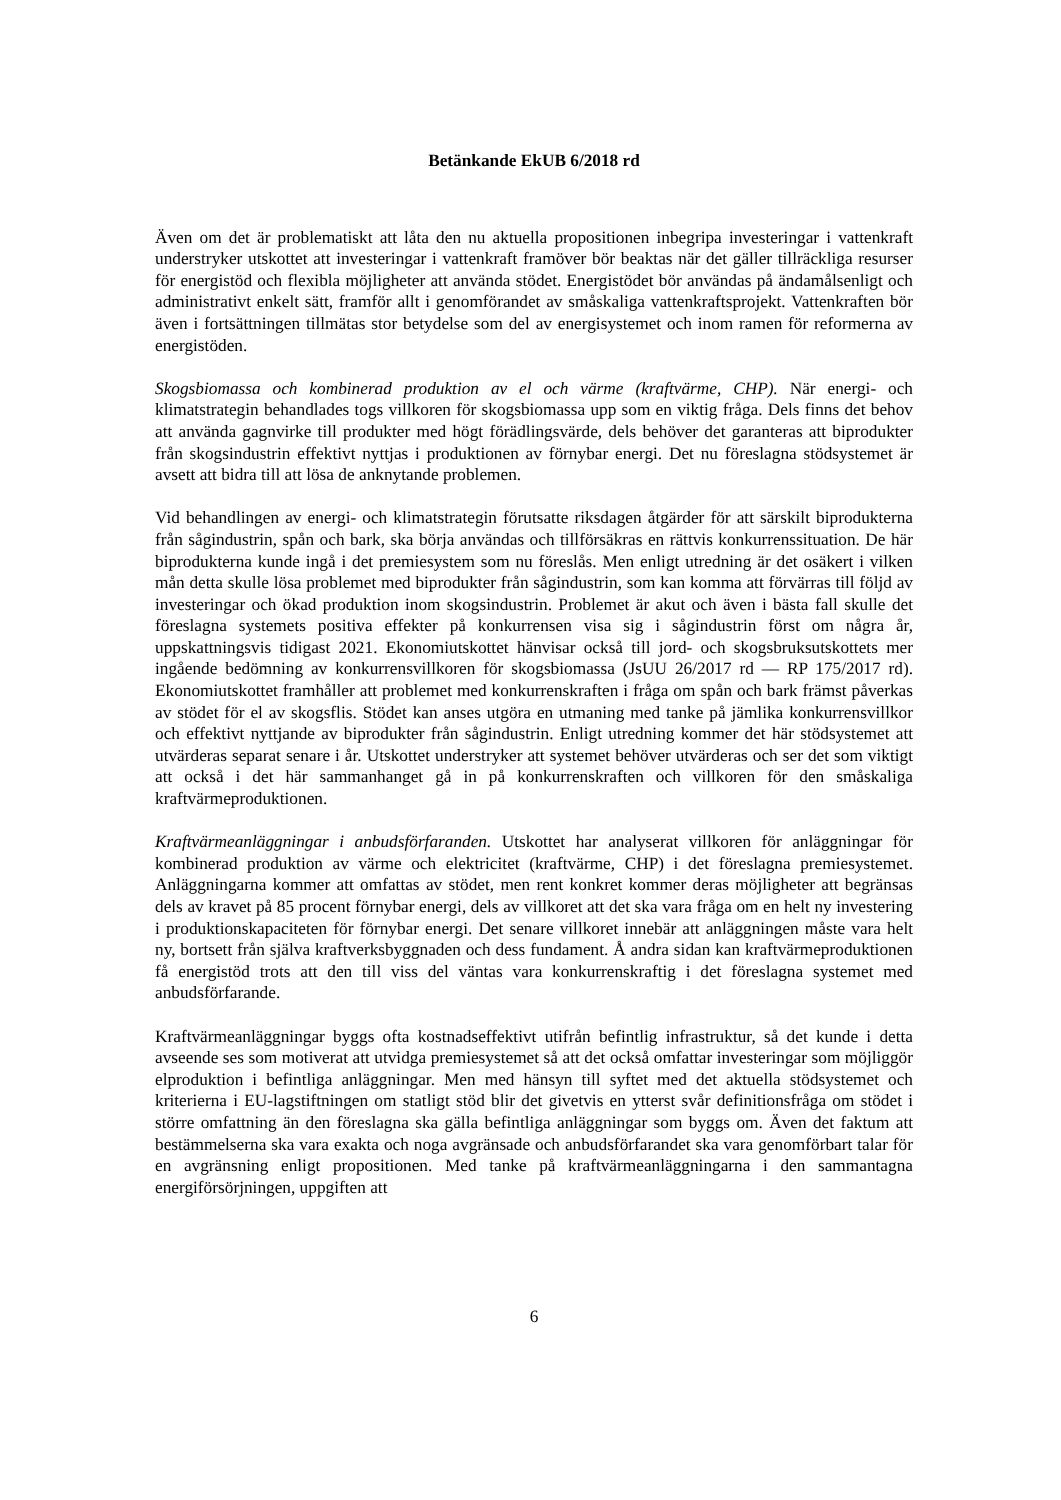Betänkande EkUB 6/2018 rd
Även om det är problematiskt att låta den nu aktuella propositionen inbegripa investeringar i vattenkraft understryker utskottet att investeringar i vattenkraft framöver bör beaktas när det gäller tillräckliga resurser för energistöd och flexibla möjligheter att använda stödet. Energistödet bör användas på ändamålsenligt och administrativt enkelt sätt, framför allt i genomförandet av småskaliga vattenkraftsprojekt. Vattenkraften bör även i fortsättningen tillmätas stor betydelse som del av energisystemet och inom ramen för reformerna av energistöden.
Skogsbiomassa och kombinerad produktion av el och värme (kraftvärme, CHP). När energi- och klimatstrategin behandlades togs villkoren för skogsbiomassa upp som en viktig fråga. Dels finns det behov att använda gagnvirke till produkter med högt förädlingsvärde, dels behöver det garanteras att biprodukter från skogsindustrin effektivt nyttjas i produktionen av förnybar energi. Det nu föreslagna stödsystemet är avsett att bidra till att lösa de anknytande problemen.
Vid behandlingen av energi- och klimatstrategin förutsatte riksdagen åtgärder för att särskilt biprodukterna från sågindustrin, spån och bark, ska börja användas och tillförsäkras en rättvis konkurrenssituation. De här biprodukterna kunde ingå i det premiesystem som nu föreslås. Men enligt utredning är det osäkert i vilken mån detta skulle lösa problemet med biprodukter från sågindustrin, som kan komma att förvärras till följd av investeringar och ökad produktion inom skogsindustrin. Problemet är akut och även i bästa fall skulle det föreslagna systemets positiva effekter på konkurrensen visa sig i sågindustrin först om några år, uppskattningsvis tidigast 2021. Ekonomiutskottet hänvisar också till jord- och skogsbruksutskottets mer ingående bedömning av konkurrensvillkoren för skogsbiomassa (JsUU 26/2017 rd — RP 175/2017 rd). Ekonomiutskottet framhåller att problemet med konkurrenskraften i fråga om spån och bark främst påverkas av stödet för el av skogsflis. Stödet kan anses utgöra en utmaning med tanke på jämlika konkurrensvillkor och effektivt nyttjande av biprodukter från sågindustrin. Enligt utredning kommer det här stödsystemet att utvärderas separat senare i år. Utskottet understryker att systemet behöver utvärderas och ser det som viktigt att också i det här sammanhanget gå in på konkurrenskraften och villkoren för den småskaliga kraftvärmeproduktionen.
Kraftvärmeanläggningar i anbudsförfaranden. Utskottet har analyserat villkoren för anläggningar för kombinerad produktion av värme och elektricitet (kraftvärme, CHP) i det föreslagna premiesystemet. Anläggningarna kommer att omfattas av stödet, men rent konkret kommer deras möjligheter att begränsas dels av kravet på 85 procent förnybar energi, dels av villkoret att det ska vara fråga om en helt ny investering i produktionskapaciteten för förnybar energi. Det senare villkoret innebär att anläggningen måste vara helt ny, bortsett från själva kraftverksbyggnaden och dess fundament. Å andra sidan kan kraftvärmeproduktionen få energistöd trots att den till viss del väntas vara konkurrenskraftig i det föreslagna systemet med anbudsförfarande.
Kraftvärmeanläggningar byggs ofta kostnadseffektivt utifrån befintlig infrastruktur, så det kunde i detta avseende ses som motiverat att utvidga premiesystemet så att det också omfattar investeringar som möjliggör elproduktion i befintliga anläggningar. Men med hänsyn till syftet med det aktuella stödsystemet och kriterierna i EU-lagstiftningen om statligt stöd blir det givetvis en ytterst svår definitionsfråga om stödet i större omfattning än den föreslagna ska gälla befintliga anläggningar som byggs om. Även det faktum att bestämmelserna ska vara exakta och noga avgränsade och anbudsförfarandet ska vara genomförbart talar för en avgränsning enligt propositionen. Med tanke på kraftvärmeanläggningarna i den sammantagna energiförsörjningen, uppgiften att
6